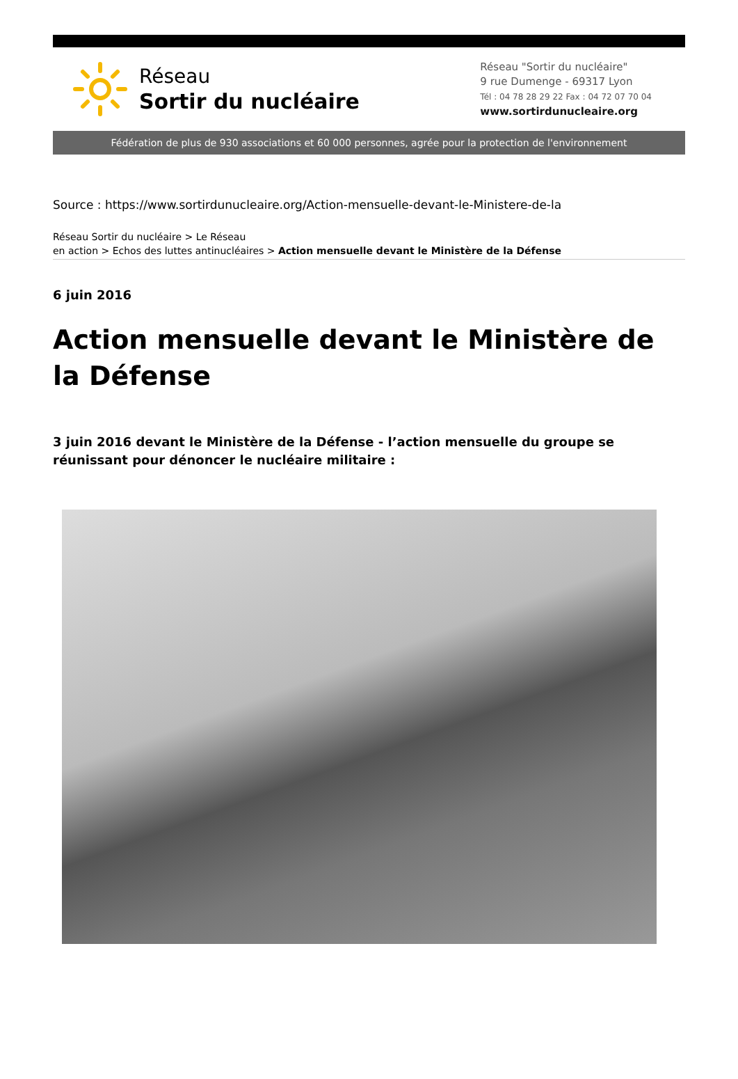Réseau
Sortir du nucléaire
Réseau "Sortir du nucléaire"
9 rue Dumenge - 69317 Lyon
Tél : 04 78 28 29 22 Fax : 04 72 07 70 04
www.sortirdunucleaire.org
Fédération de plus de 930 associations et 60 000 personnes, agrée pour la protection de l'environnement
Source : https://www.sortirdunucleaire.org/Action-mensuelle-devant-le-Ministere-de-la
Réseau Sortir du nucléaire > Le Réseau
en action > Echos des luttes antinucléaires > Action mensuelle devant le Ministère de la Défense
6 juin 2016
Action mensuelle devant le Ministère de la Défense
3 juin 2016 devant le Ministère de la Défense - l’action mensuelle du groupe se réunissant pour dénoncer le nucléaire militaire :